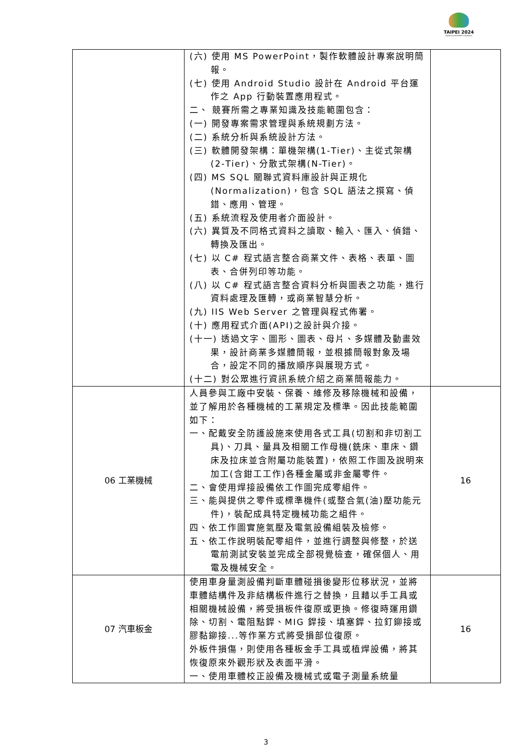TAIPEI 2024
Capital Cup WorldSkills Competition
| | (六) 使用 MS PowerPoint，製作軟體設計專案說明簡報。 (七) 使用 Android Studio 設計在 Android 平台運作之 App 行動裝置應用程式。 二、 競賽所需之專業知識及技能範圍包含： (一) 開發專案需求管理與系統規劃方法。 (二) 系統分析與系統設計方法。 (三) 軟體開發架構：單機架構(1-Tier)、主從式架構(2-Tier)、分散式架構(N-Tier)。 (四) MS SQL 關聯式資料庫設計與正規化(Normalization)，包含 SQL 語法之撰寫、偵錯、應用、管理。 (五) 系統流程及使用者介面設計。 (六) 異質及不同格式資料之讀取、輸入、匯入、偵錯、轉換及匯出。 (七) 以 C# 程式語言整合商業文件、表格、表單、圖表、合併列印等功能。 (八) 以 C# 程式語言整合資料分析與圖表之功能，進行資料處理及匯轉，或商業智慧分析。 (九) IIS Web Server 之管理與程式佈署。 (十) 應用程式介面(API)之設計與介接。 (十一) 透過文字、圖形、圖表、母片、多媒體及動畫效果，設計商業多媒體簡報，並根據簡報對象及場合，設定不同的播放順序與展現方式。 (十二) 對公眾進行資訊系統介紹之商業簡報能力。 | |
| 06 工業機械 | 人員參與工廠中安裝、保養、維修及移除機械和設備，並了解用於各種機械的工業規定及標準。因此技能範圍如下： 一、配戴安全防護設施來使用各式工具(切割和非切割工具)、刀具、量具及相關工作母機(銑床、車床、鑽床及拉床並含附屬功能裝置)，依照工作圖及說明來加工(含鉗工工作)各種金屬或非金屬零件。 二、會使用焊接設備依工作圖完成零組件。 三、能與提供之零件或標準機件(或整合氣(油)壓功能元件)，裝配成具特定機械功能之組件。 四、依工作圖實施氣壓及電氣設備組裝及檢修。 五、依工作說明裝配零組件，並進行調整與修整，於送電前測試安裝並完成全部視覺檢查，確保個人、用電及機械安全。 | 16 |
| 07 汽車板金 | 使用車身量測設備判斷車體碰損後變形位移狀況，並將車體結構件及非結構板件進行之替換，且藉以手工具或相關機械設備，將受損板件復原或更換。修復時運用鑽除、切割、電阻點銲、MIG 銲接、填塞銲、拉釘鉚接或膠黏鉚接...等作業方式將受損部位復原。 外板件損傷，則使用各種板金手工具或植焊設備，將其恢復原來外觀形狀及表面平滑。 一、使用車體校正設備及機械式或電子測量系統量 | 16 |
3